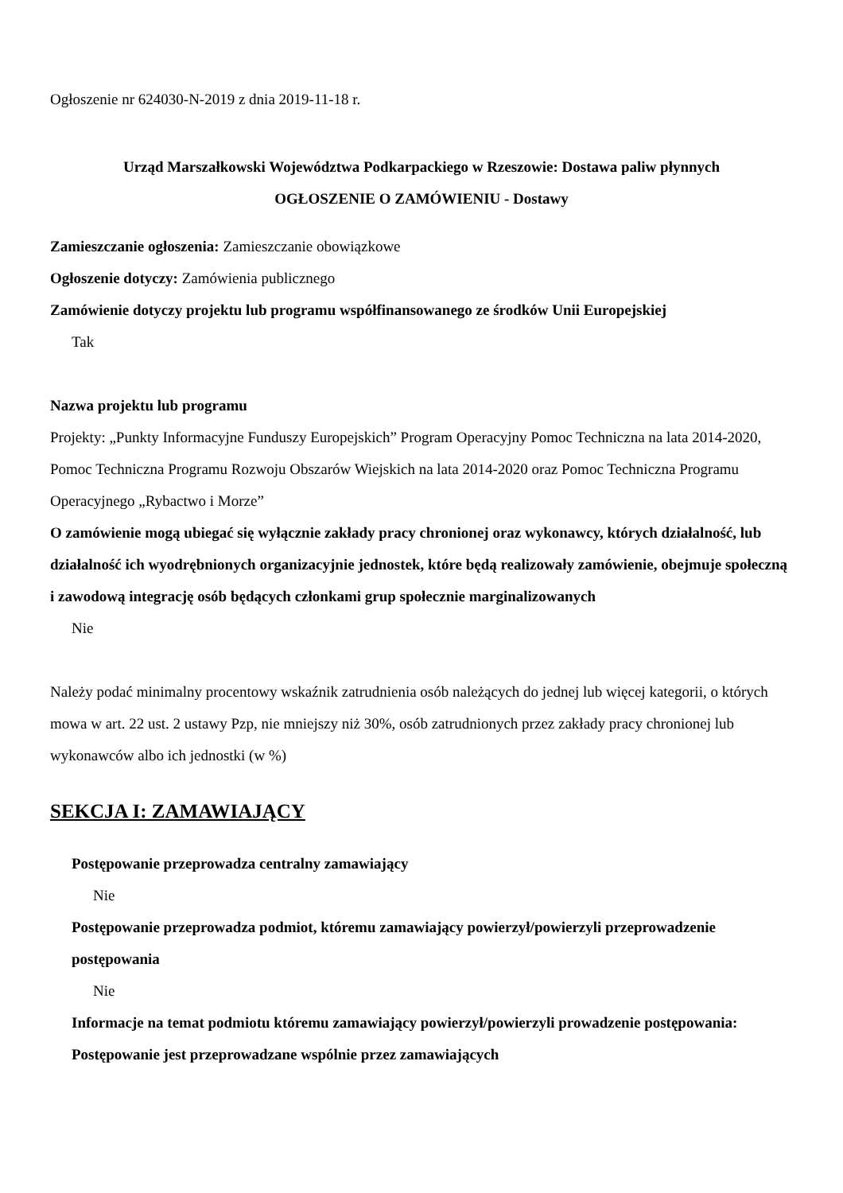Ogłoszenie nr 624030-N-2019 z dnia 2019-11-18 r.
Urząd Marszałkowski Województwa Podkarpackiego w Rzeszowie: Dostawa paliw płynnych
OGŁOSZENIE O ZAMÓWIENIU - Dostawy
Zamieszczanie ogłoszenia: Zamieszczanie obowiązkowe
Ogłoszenie dotyczy: Zamówienia publicznego
Zamówienie dotyczy projektu lub programu współfinansowanego ze środków Unii Europejskiej
Tak
Nazwa projektu lub programu
Projekty: „Punkty Informacyjne Funduszy Europejskich” Program Operacyjny Pomoc Techniczna na lata 2014-2020, Pomoc Techniczna Programu Rozwoju Obszarów Wiejskich na lata 2014-2020 oraz Pomoc Techniczna Programu Operacyjnego „Rybactwo i Morze”
O zamówienie mogą ubiegać się wyłącznie zakłady pracy chronionej oraz wykonawcy, których działalność, lub działalność ich wyodrębnionych organizacyjnie jednostek, które będą realizowały zamówienie, obejmuje społeczną i zawodową integrację osób będących członkami grup społecznie marginalizowanych
Nie
Należy podać minimalny procentowy wskaźnik zatrudnienia osób należących do jednej lub więcej kategorii, o których mowa w art. 22 ust. 2 ustawy Pzp, nie mniejszy niż 30%, osób zatrudnionych przez zakłady pracy chronionej lub wykonawców albo ich jednostki (w %)
SEKCJA I: ZAMAWIAJĄCY
Postępowanie przeprowadza centralny zamawiający
Nie
Postępowanie przeprowadza podmiot, któremu zamawiający powierzył/powierzyli przeprowadzenie postępowania
Nie
Informacje na temat podmiotu któremu zamawiający powierzył/powierzyli prowadzenie postępowania:
Postępowanie jest przeprowadzane wspólnie przez zamawiających